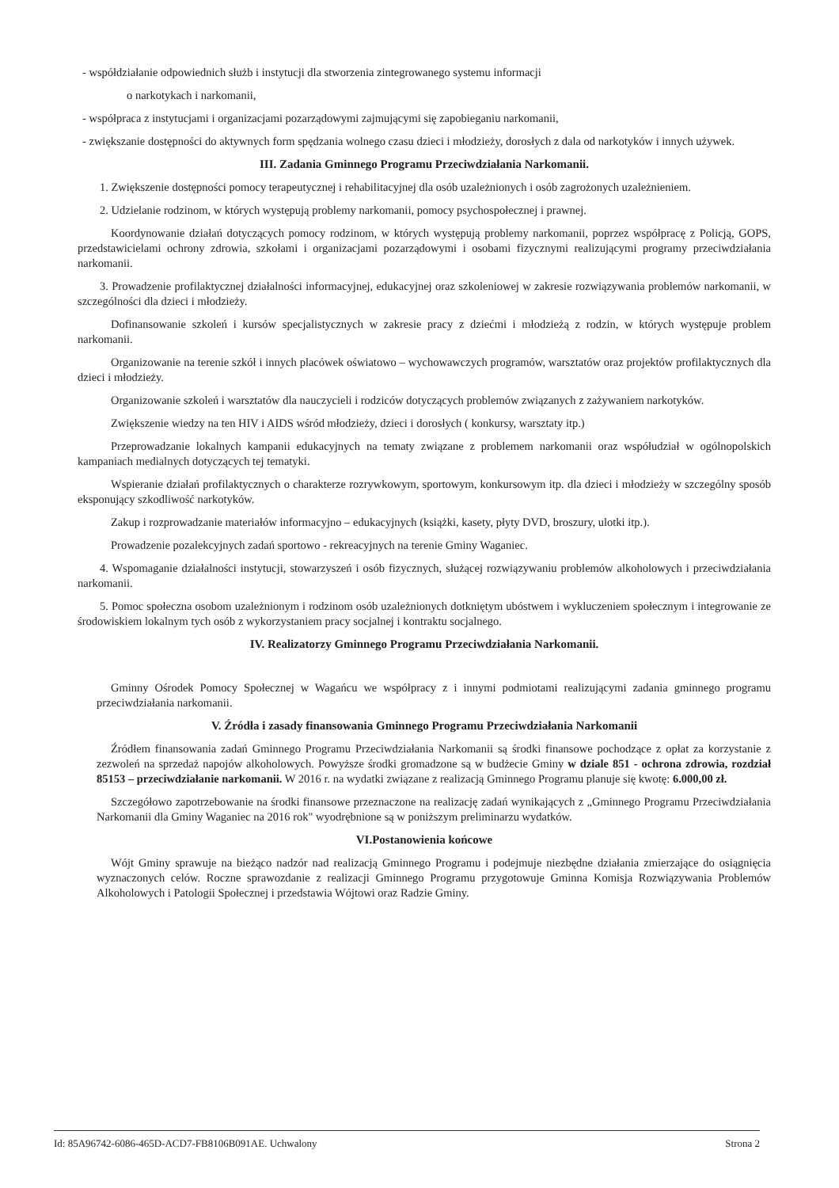- współdziałanie odpowiednich służb i instytucji dla stworzenia zintegrowanego systemu informacji
o narkotykach i narkomanii,
- współpraca z instytucjami i organizacjami pozarządowymi zajmującymi się zapobieganiu narkomanii,
- zwiększanie dostępności do aktywnych form spędzania wolnego czasu dzieci i młodzieży, dorosłych z dala od narkotyków i innych używek.
III. Zadania Gminnego Programu Przeciwdziałania Narkomanii.
1. Zwiększenie dostępności pomocy terapeutycznej i rehabilitacyjnej dla osób uzależnionych i osób zagrożonych uzależnieniem.
2. Udzielanie rodzinom, w których występują problemy narkomanii, pomocy psychospołecznej i prawnej.
Koordynowanie działań dotyczących pomocy rodzinom, w których występują problemy narkomanii, poprzez współpracę z Policją, GOPS, przedstawicielami ochrony zdrowia, szkołami i organizacjami pozarządowymi i osobami fizycznymi realizującymi programy przeciwdziałania narkomanii.
3. Prowadzenie profilaktycznej działalności informacyjnej, edukacyjnej oraz szkoleniowej w zakresie rozwiązywania problemów narkomanii, w szczególności dla dzieci i młodzieży.
Dofinansowanie szkoleń i kursów specjalistycznych w zakresie pracy z dziećmi i młodzieżą z rodzin, w których występuje problem narkomanii.
Organizowanie na terenie szkół i innych placówek oświatowo – wychowawczych programów, warsztatów oraz projektów profilaktycznych dla dzieci i młodzieży.
Organizowanie szkoleń i warsztatów dla nauczycieli i rodziców dotyczących problemów związanych z zażywaniem narkotyków.
Zwiększenie wiedzy na ten HIV i AIDS wśród młodzieży, dzieci i dorosłych ( konkursy, warsztaty itp.)
Przeprowadzanie lokalnych kampanii edukacyjnych na tematy związane z problemem narkomanii oraz współudział w ogólnopolskich kampaniach medialnych dotyczących tej tematyki.
Wspieranie działań profilaktycznych o charakterze rozrywkowym, sportowym, konkursowym itp. dla dzieci i młodzieży w szczególny sposób eksponujący szkodliwość narkotyków.
Zakup i rozprowadzanie materiałów informacyjno – edukacyjnych (książki, kasety, płyty DVD, broszury, ulotki itp.).
Prowadzenie pozalekcyjnych zadań sportowo - rekreacyjnych na terenie Gminy Waganiec.
4. Wspomaganie działalności instytucji, stowarzyszeń i osób fizycznych, służącej rozwiązywaniu problemów alkoholowych i przeciwdziałania narkomanii.
5. Pomoc społeczna osobom uzależnionym i rodzinom osób uzależnionych dotkniętym ubóstwem i wykluczeniem społecznym i integrowanie ze środowiskiem lokalnym tych osób z wykorzystaniem pracy socjalnej i kontraktu socjalnego.
IV. Realizatorzy Gminnego Programu Przeciwdziałania Narkomanii.
Gminny Ośrodek Pomocy Społecznej w Wagańcu we współpracy z i innymi podmiotami realizującymi zadania gminnego programu przeciwdziałania narkomanii.
V. Źródła i zasady finansowania Gminnego Programu Przeciwdziałania Narkomanii
Źródłem finansowania zadań Gminnego Programu Przeciwdziałania Narkomanii są środki finansowe pochodzące z opłat za korzystanie z zezwoleń na sprzedaż napojów alkoholowych. Powyższe środki gromadzone są w budżecie Gminy w dziale 851 - ochrona zdrowia, rozdział 85153 – przeciwdziałanie narkomanii. W 2016 r. na wydatki związane z realizacją Gminnego Programu planuje się kwotę: 6.000,00 zł.
Szczegółowo zapotrzebowanie na środki finansowe przeznaczone na realizację zadań wynikających z „Gminnego Programu Przeciwdziałania Narkomanii dla Gminy Waganiec na 2016 rok" wyodrębnione są w poniższym preliminarzu wydatków.
VI.Postanowienia końcowe
Wójt Gminy sprawuje na bieżąco nadzór nad realizacją Gminnego Programu i podejmuje niezbędne działania zmierzające do osiągnięcia wyznaczonych celów. Roczne sprawozdanie z realizacji Gminnego Programu przygotowuje Gminna Komisja Rozwiązywania Problemów Alkoholowych i Patologii Społecznej i przedstawia Wójtowi oraz Radzie Gminy.
Id: 85A96742-6086-465D-ACD7-FB8106B091AE. Uchwalony Strona 2